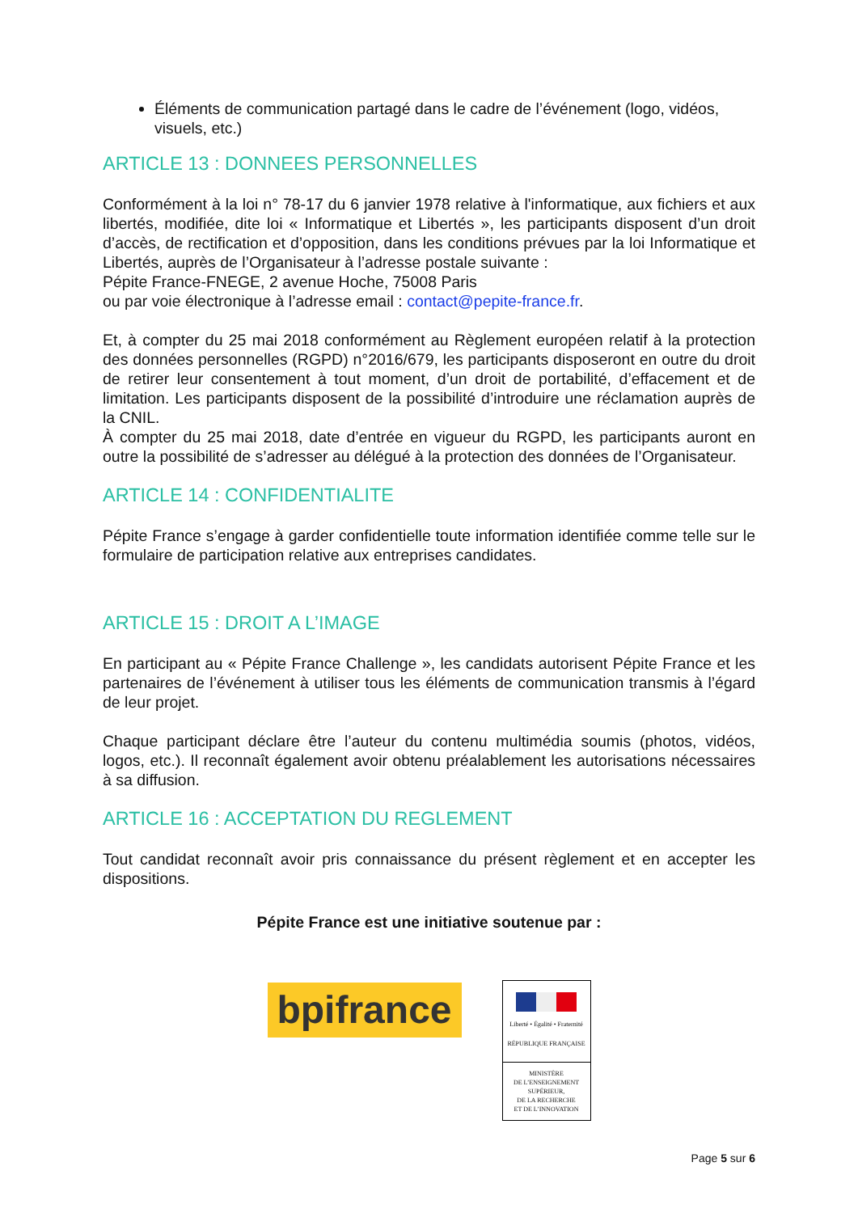Éléments de communication partagé dans le cadre de l’événement (logo, vidéos, visuels, etc.)
ARTICLE 13 : DONNEES PERSONNELLES
Conformément à la loi n° 78-17 du 6 janvier 1978 relative à l'informatique, aux fichiers et aux libertés, modifiée, dite loi « Informatique et Libertés », les participants disposent d’un droit d’accès, de rectification et d’opposition, dans les conditions prévues par la loi Informatique et Libertés, auprès de l’Organisateur à l’adresse postale suivante :
Pépite France-FNEGE, 2 avenue Hoche, 75008 Paris
ou par voie électronique à l’adresse email : contact@pepite-france.fr.
Et, à compter du 25 mai 2018 conformément au Règlement européen relatif à la protection des données personnelles (RGPD) n°2016/679, les participants disposeront en outre du droit de retirer leur consentement à tout moment, d’un droit de portabilité, d’effacement et de limitation. Les participants disposent de la possibilité d’introduire une réclamation auprès de la CNIL.
À compter du 25 mai 2018, date d’entrée en vigueur du RGPD, les participants auront en outre la possibilité de s’adresser au délégué à la protection des données de l’Organisateur.
ARTICLE 14 : CONFIDENTIALITE
Pépite France s’engage à garder confidentielle toute information identifiée comme telle sur le formulaire de participation relative aux entreprises candidates.
ARTICLE 15 : DROIT A L’IMAGE
En participant au « Pépite France Challenge », les candidats autorisent Pépite France et les partenaires de l’événement à utiliser tous les éléments de communication transmis à l’égard de leur projet.
Chaque participant déclare être l’auteur du contenu multimédia soumis (photos, vidéos, logos, etc.). Il reconnaît également avoir obtenu préalablement les autorisations nécessaires à sa diffusion.
ARTICLE 16 : ACCEPTATION DU REGLEMENT
Tout candidat reconnaît avoir pris connaissance du présent règlement et en accepter les dispositions.
Pépite France est une initiative soutenue par :
bpifrance
Liberté • Égalité • Fraternité
RÉPUBLIQUE FRANÇAISE
MINISTÈRE
DE L’ENSEIGNEMENT
SUPÉRIEUR,
DE LA RECHERCHE
ET DE L’INNOVATION
Page 5 sur 6